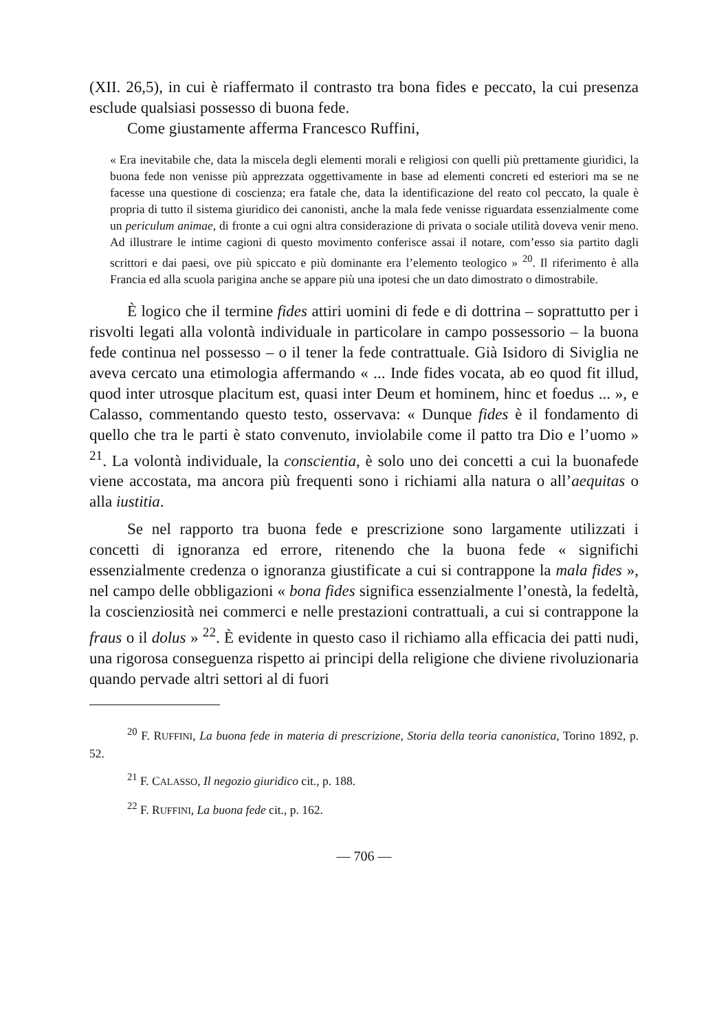(XII. 26,5), in cui è riaffermato il contrasto tra bona fides e peccato, la cui presenza esclude qualsiasi possesso di buona fede.
Come giustamente afferma Francesco Ruffini,
« Era inevitabile che, data la miscela degli elementi morali e religiosi con quelli più prettamente giuridici, la buona fede non venisse più apprezzata oggettivamente in base ad elementi concreti ed esteriori ma se ne facesse una questione di coscienza; era fatale che, data la identificazione del reato col peccato, la quale è propria di tutto il sistema giuridico dei canonisti, anche la mala fede venisse riguardata essenzialmente come un periculum animae, di fronte a cui ogni altra considerazione di privata o sociale utilità doveva venir meno. Ad illustrare le intime cagioni di questo movimento conferisce assai il notare, com’esso sia partito dagli scrittori e dai paesi, ove più spiccato e più dominante era l’elemento teologico » <sup>20</sup>. Il riferimento è alla Francia ed alla scuola parigina anche se appare più una ipotesi che un dato dimostrato o dimostrabile.
È logico che il termine fides attiri uomini di fede e di dottrina – soprattutto per i risvolti legati alla volontà individuale in particolare in campo possessorio – la buona fede continua nel possesso – o il tener la fede contrattuale. Già Isidoro di Siviglia ne aveva cercato una etimologia affermando « ... Inde fides vocata, ab eo quod fit illud, quod inter utrosque placitum est, quasi inter Deum et hominem, hinc et foedus ... », e Calasso, commentando questo testo, osservava: « Dunque fides è il fondamento di quello che tra le parti è stato convenuto, inviolabile come il patto tra Dio e l’uomo » <sup>21</sup>. La volontà individuale, la conscientia, è solo uno dei concetti a cui la buonafede viene accostata, ma ancora più frequenti sono i richiami alla natura o all’aequitas o alla iustitia.
Se nel rapporto tra buona fede e prescrizione sono largamente utilizzati i concetti di ignoranza ed errore, ritenendo che la buona fede « significhi essenzialmente credenza o ignoranza giustificate a cui si contrappone la mala fides », nel campo delle obbligazioni « bona fides significa essenzialmente l’onestà, la fedeltà, la coscienziosità nei commerci e nelle prestazioni contrattuali, a cui si contrappone la fraus o il dolus » <sup>22</sup>. È evidente in questo caso il richiamo alla efficacia dei patti nudi, una rigorosa conseguenza rispetto ai principi della religione che diviene rivoluzionaria quando pervade altri settori al di fuori
<sup>20</sup> F. RUFFINI, La buona fede in materia di prescrizione, Storia della teoria canonistica, Torino 1892, p. 52.
<sup>21</sup> F. CALASSO, Il negozio giuridico cit., p. 188.
<sup>22</sup> F. RUFFINI, La buona fede cit., p. 162.
— 706 —